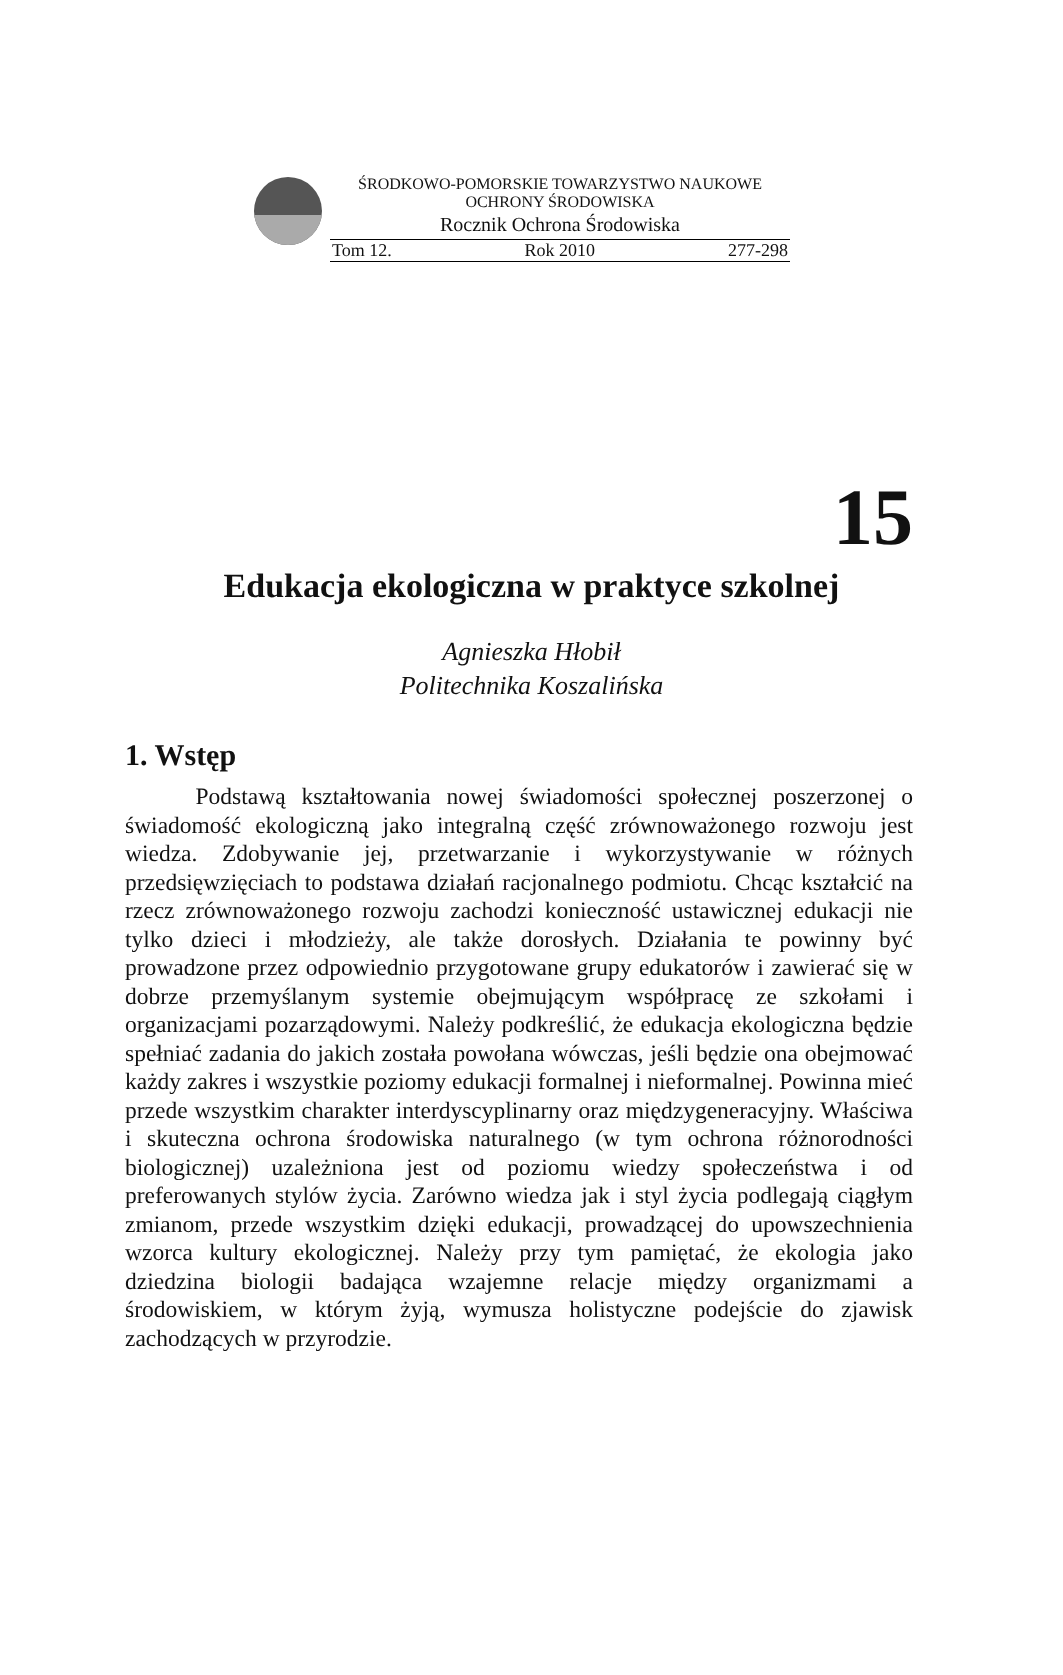ŚRODKOWO-POMORSKIE TOWARZYSTWO NAUKOWE
OCHRONY ŚRODOWISKA
Rocznik Ochrona Środowiska
Tom 12. Rok 2010 277-298
15
Edukacja ekologiczna w praktyce szkolnej
Agnieszka Hłobił
Politechnika Koszalińska
1. Wstęp
   Podstawą kształtowania nowej świadomości społecznej poszerzonej o świadomość ekologiczną jako integralną część zrównoważonego rozwoju jest wiedza. Zdobywanie jej, przetwarzanie i wykorzystywanie w różnych przedsięwzięciach to podstawa działań racjonalnego podmiotu. Chcąc kształcić na rzecz zrównoważonego rozwoju zachodzi konieczność ustawicznej edukacji nie tylko dzieci i młodzieży, ale także dorosłych. Działania te powinny być prowadzone przez odpowiednio przygotowane grupy edukatorów i zawierać się w dobrze przemyślanym systemie obejmującym współpracę ze szkołami i organizacjami pozarządowymi. Należy podkreślić, że edukacja ekologiczna będzie spełniać zadania do jakich została powołana wówczas, jeśli będzie ona obejmować każdy zakres i wszystkie poziomy edukacji formalnej i nieformalnej. Powinna mieć przede wszystkim charakter interdyscyplinarny oraz międzygeneracyjny. Właściwa i skuteczna ochrona środowiska naturalnego (w tym ochrona różnorodności biologicznej) uzależniona jest od poziomu wiedzy społeczeństwa i od preferowanych stylów życia. Zarówno wiedza jak i styl życia podlegają ciągłym zmianom, przede wszystkim dzięki edukacji, prowadzącej do upowszechnienia wzorca kultury ekologicznej. Należy przy tym pamiętać, że ekologia jako dziedzina biologii badająca wzajemne relacje między organizmami a środowiskiem, w którym żyją, wymusza holistyczne podejście do zjawisk zachodzących w przyrodzie.